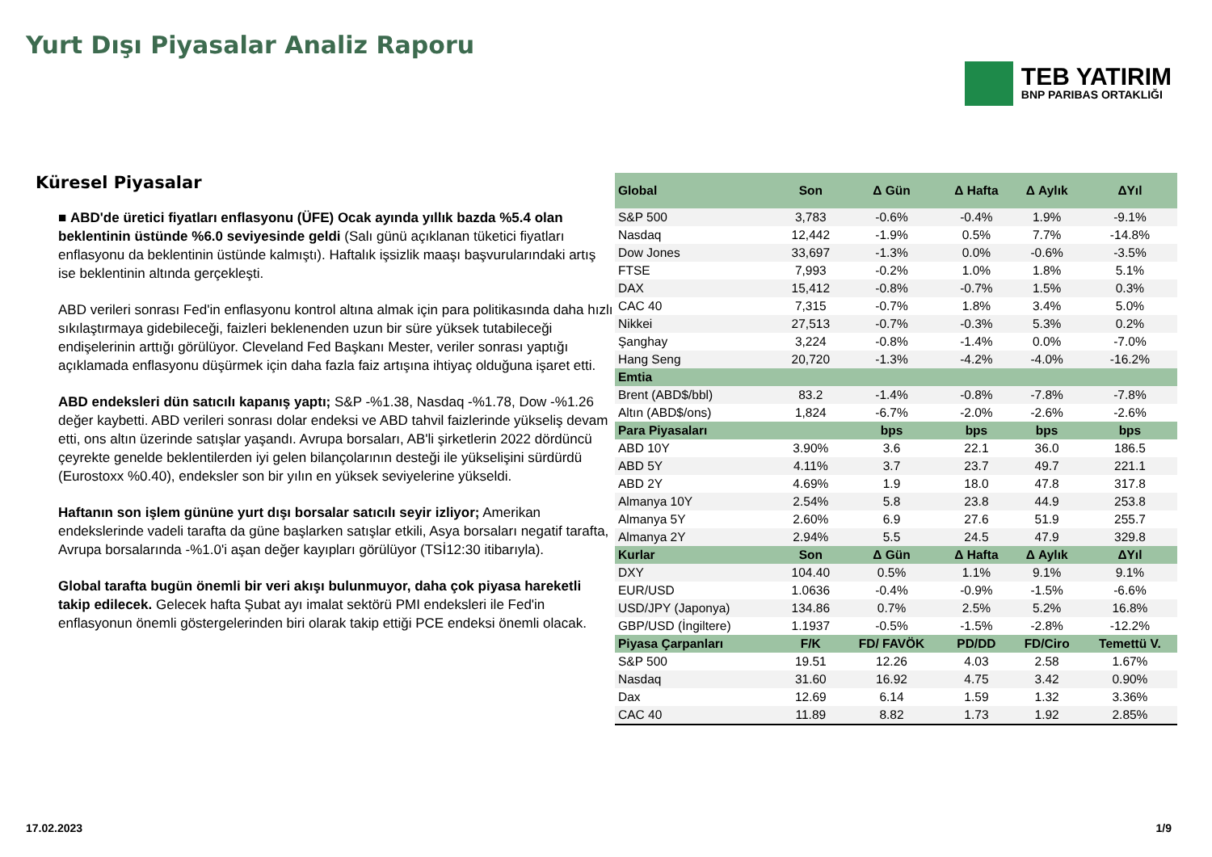Yurt Dışı Piyasalar Analiz Raporu
TEB YATIRIM
BNP PARIBAS ORTAKLIĞI
Küresel Piyasalar
■ ABD'de üretici fiyatları enflasyonu (ÜFE) Ocak ayında yıllık bazda %5.4 olan beklentinin üstünde %6.0 seviyesinde geldi (Salı günü açıklanan tüketici fiyatları enflasyonu da beklentinin üstünde kalmıştı). Haftalık işsizlik maaşı başvurularındaki artış ise beklentinin altında gerçekleşti.
ABD verileri sonrası Fed'in enflasyonu kontrol altına almak için para politikasında daha hızlı sıkılaştırmaya gidebileceği, faizleri beklenenden uzun bir süre yüksek tutabileceği endişelerinin arttığı görülüyor. Cleveland Fed Başkanı Mester, veriler sonrası yaptığı açıklamada enflasyonu düşürmek için daha fazla faiz artışına ihtiyaç olduğuna işaret etti.
ABD endeksleri dün satıcılı kapanış yaptı; S&P -%1.38, Nasdaq -%1.78, Dow -%1.26 değer kaybetti. ABD verileri sonrası dolar endeksi ve ABD tahvil faizlerinde yükseliş devam etti, ons altın üzerinde satışlar yaşandı. Avrupa borsaları, AB'li şirketlerin 2022 dördüncü çeyrekte genelde beklentilerden iyi gelen bilançolarının desteği ile yükselişini sürdürdü (Eurostoxx %0.40), endeksler son bir yılın en yüksek seviyelerine yükseldi.
Haftanın son işlem gününe yurt dışı borsalar satıcılı seyir izliyor; Amerikan endekslerinde vadeli tarafta da güne başlarken satışlar etkili, Asya borsaları negatif tarafta, Avrupa borsalarında -%1.0'i aşan değer kayıpları görülüyor (TSİ12:30 itibarıyla).
Global tarafta bugün önemli bir veri akışı bulunmuyor, daha çok piyasa hareketli takip edilecek. Gelecek hafta Şubat ayı imalat sektörü PMI endeksleri ile Fed'in enflasyonun önemli göstergelerinden biri olarak takip ettiği PCE endeksi önemli olacak.
| Global | Son | Δ Gün | Δ Hafta | Δ Aylık | ΔYıl |
| --- | --- | --- | --- | --- | --- |
| S&P 500 | 3,783 | -0.6% | -0.4% | 1.9% | -9.1% |
| Nasdaq | 12,442 | -1.9% | 0.5% | 7.7% | -14.8% |
| Dow Jones | 33,697 | -1.3% | 0.0% | -0.6% | -3.5% |
| FTSE | 7,993 | -0.2% | 1.0% | 1.8% | 5.1% |
| DAX | 15,412 | -0.8% | -0.7% | 1.5% | 0.3% |
| CAC 40 | 7,315 | -0.7% | 1.8% | 3.4% | 5.0% |
| Nikkei | 27,513 | -0.7% | -0.3% | 5.3% | 0.2% |
| Şanghay | 3,224 | -0.8% | -1.4% | 0.0% | -7.0% |
| Hang Seng | 20,720 | -1.3% | -4.2% | -4.0% | -16.2% |
| Emtia | | | | | |
| Brent (ABD$/bbl) | 83.2 | -1.4% | -0.8% | -7.8% | -7.8% |
| Altın (ABD$/ons) | 1,824 | -6.7% | -2.0% | -2.6% | -2.6% |
| Para Piyasaları | | bps | bps | bps | bps |
| ABD 10Y | 3.90% | 3.6 | 22.1 | 36.0 | 186.5 |
| ABD 5Y | 4.11% | 3.7 | 23.7 | 49.7 | 221.1 |
| ABD 2Y | 4.69% | 1.9 | 18.0 | 47.8 | 317.8 |
| Almanya 10Y | 2.54% | 5.8 | 23.8 | 44.9 | 253.8 |
| Almanya 5Y | 2.60% | 6.9 | 27.6 | 51.9 | 255.7 |
| Almanya 2Y | 2.94% | 5.5 | 24.5 | 47.9 | 329.8 |
| Kurlar | Son | Δ Gün | Δ Hafta | Δ Aylık | ΔYıl |
| DXY | 104.40 | 0.5% | 1.1% | 9.1% | 9.1% |
| EUR/USD | 1.0636 | -0.4% | -0.9% | -1.5% | -6.6% |
| USD/JPY (Japonya) | 134.86 | 0.7% | 2.5% | 5.2% | 16.8% |
| GBP/USD (İngiltere) | 1.1937 | -0.5% | -1.5% | -2.8% | -12.2% |
| Piyasa Çarpanları | F/K | FD/ FAVÖK | PD/DD | FD/Ciro | Temettü V. |
| S&P 500 | 19.51 | 12.26 | 4.03 | 2.58 | 1.67% |
| Nasdaq | 31.60 | 16.92 | 4.75 | 3.42 | 0.90% |
| Dax | 12.69 | 6.14 | 1.59 | 1.32 | 3.36% |
| CAC 40 | 11.89 | 8.82 | 1.73 | 1.92 | 2.85% |
17.02.2023 1/9